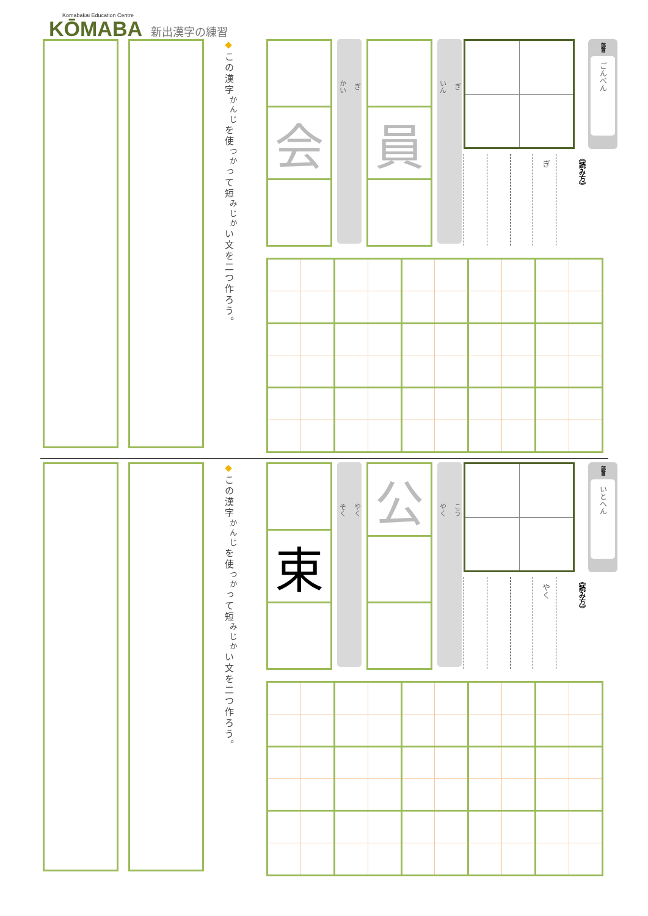Komabakai Education Centre
KŌMABA
新出漢字の練習
部首
ごんべん
《読み方》
ぎ
ぎ
いん
員
ぎ
かい
会
◆この漢字<sup>かんじ</sup>を使<sup>つか</sup>って短<sup>みじか</sup>い文を二つ作ろう。
部首
いとへん
《読み方》
やく
こう
やく
公
やく
そく
束
◆この漢字<sup>かんじ</sup>を使<sup>つか</sup>って短<sup>みじか</sup>い文を二つ作ろう。